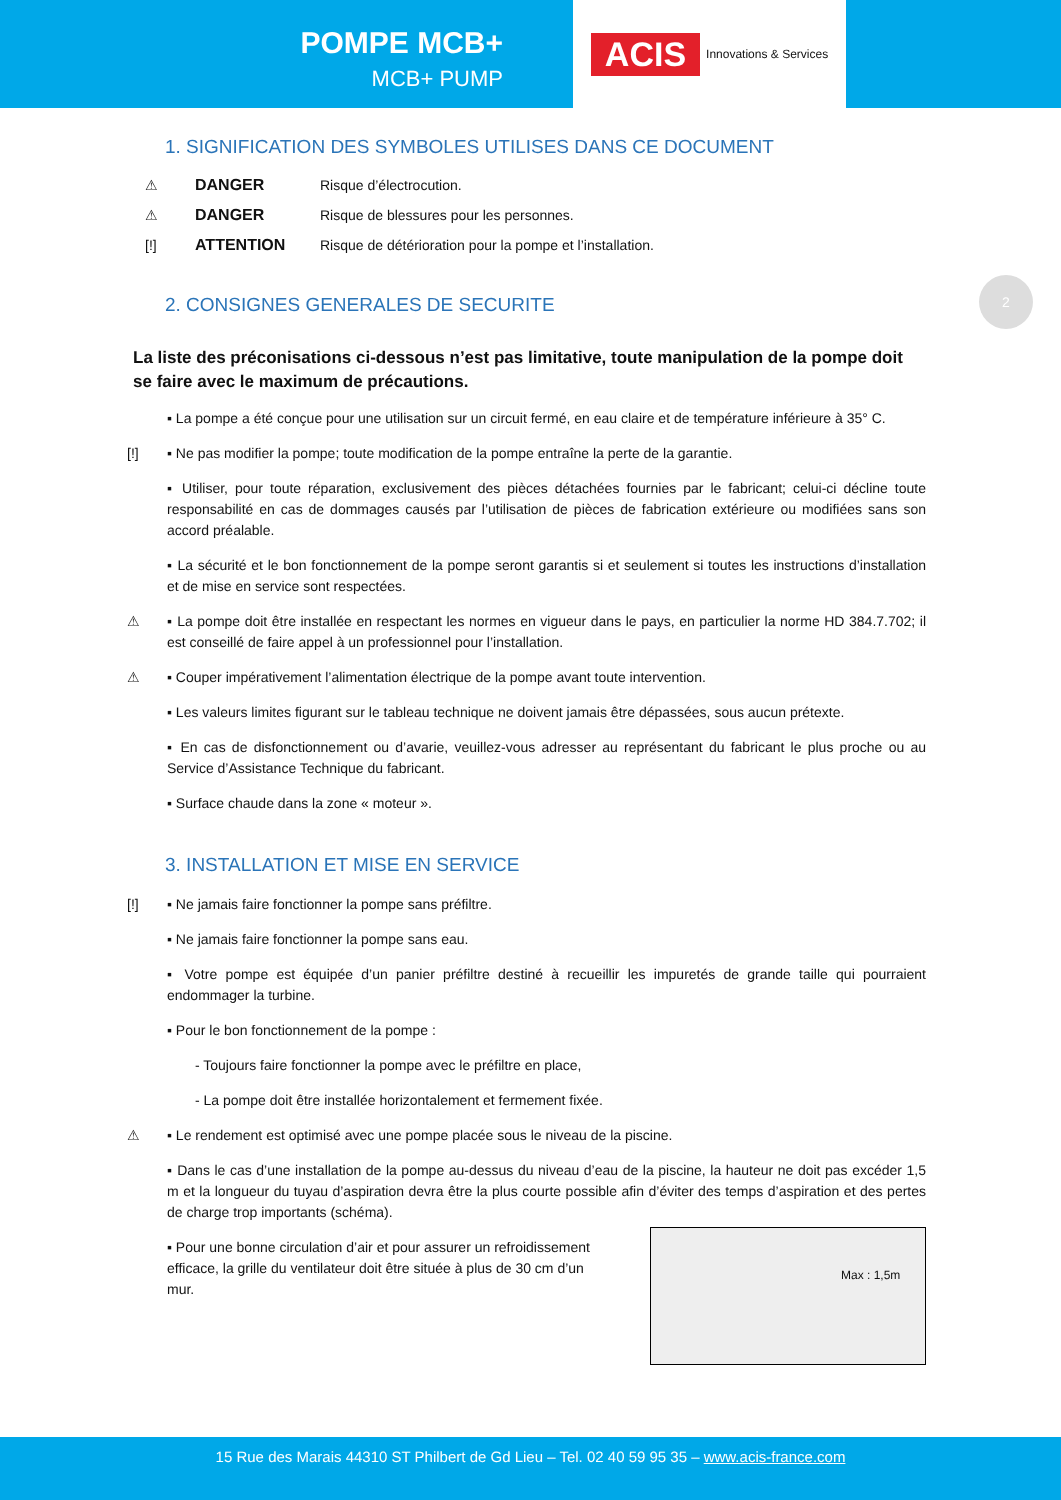POMPE MCB+
MCB+ PUMP
ACIS Innovations & Services
2
1. SIGNIFICATION DES SYMBOLES UTILISES DANS CE DOCUMENT
⚠ DANGER Risque d’électrocution.
⚠ DANGER Risque de blessures pour les personnes.
[!] ATTENTION Risque de détérioration pour la pompe et l’installation.
2. CONSIGNES GENERALES DE SECURITE
La liste des préconisations ci-dessous n’est pas limitative, toute manipulation de la pompe doit se faire avec le maximum de précautions.
▪ La pompe a été conçue pour une utilisation sur un circuit fermé, en eau claire et de température inférieure à 35° C.
[!] ▪ Ne pas modifier la pompe; toute modification de la pompe entraîne la perte de la garantie.
▪ Utiliser, pour toute réparation, exclusivement des pièces détachées fournies par le fabricant; celui-ci décline toute responsabilité en cas de dommages causés par l’utilisation de pièces de fabrication extérieure ou modifiées sans son accord préalable.
▪ La sécurité et le bon fonctionnement de la pompe seront garantis si et seulement si toutes les instructions d’installation et de mise en service sont respectées.
⚠ ▪ La pompe doit être installée en respectant les normes en vigueur dans le pays, en particulier la norme HD 384.7.702; il est conseillé de faire appel à un professionnel pour l’installation.
⚠ ▪ Couper impérativement l’alimentation électrique de la pompe avant toute intervention.
▪ Les valeurs limites figurant sur le tableau technique ne doivent jamais être dépassées, sous aucun prétexte.
▪ En cas de disfonctionnement ou d’avarie, veuillez-vous adresser au représentant du fabricant le plus proche ou au Service d’Assistance Technique du fabricant.
▪ Surface chaude dans la zone « moteur ».
3. INSTALLATION ET MISE EN SERVICE
[!] ▪ Ne jamais faire fonctionner la pompe sans préfiltre.
▪ Ne jamais faire fonctionner la pompe sans eau.
▪ Votre pompe est équipée d’un panier préfiltre destiné à recueillir les impuretés de grande taille qui pourraient endommager la turbine.
▪ Pour le bon fonctionnement de la pompe :
- Toujours faire fonctionner la pompe avec le préfiltre en place,
- La pompe doit être installée horizontalement et fermement fixée.
⚠ ▪ Le rendement est optimisé avec une pompe placée sous le niveau de la piscine.
▪ Dans le cas d’une installation de la pompe au-dessus du niveau d’eau de la piscine, la hauteur ne doit pas excéder 1,5 m et la longueur du tuyau d’aspiration devra être la plus courte possible afin d’éviter des temps d’aspiration et des pertes de charge trop importants (schéma).
Max : 1,5m
▪ Pour une bonne circulation d’air et pour assurer un refroidissement efficace, la grille du ventilateur doit être située à plus de 30 cm d’un mur.
15 Rue des Marais 44310 ST Philbert de Gd Lieu – Tel. 02 40 59 95 35 – www.acis-france.com